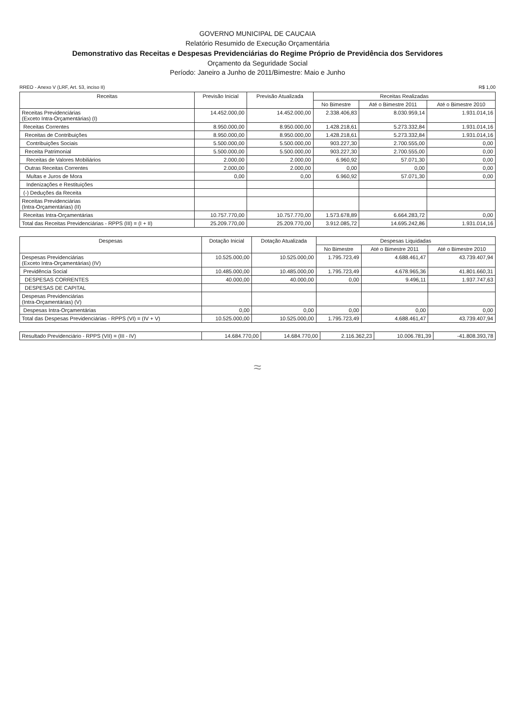GOVERNO MUNICIPAL DE CAUCAIA
Relatório Resumido de Execução Orçamentária
Demonstrativo das Receitas e Despesas Previdenciárias do Regime Próprio de Previdência dos Servidores
Orçamento da Seguridade Social
Período: Janeiro a Junho de 2011/Bimestre: Maio e Junho
RREO - Anexo V (LRF, Art. 53, inciso II) R$ 1,00
| Receitas | Previsão Inicial | Previsão Atualizada | Receitas Realizadas | | |
| --- | --- | --- | --- | --- | --- |
| | | | No Bimestre | Até o Bimestre 2011 | Até o Bimestre 2010 |
| Receitas Previdenciárias (Exceto Intra-Orçamentárias) (I) | 14.452.000,00 | 14.452.000,00 | 2.338.406,83 | 8.030.959,14 | 1.931.014,16 |
| Receitas Correntes | 8.950.000,00 | 8.950.000,00 | 1.428.218,61 | 5.273.332,84 | 1.931.014,16 |
| Receitas de Contribuições | 8.950.000,00 | 8.950.000,00 | 1.428.218,61 | 5.273.332,84 | 1.931.014,16 |
| Contribuições Sociais | 5.500.000,00 | 5.500.000,00 | 903.227,30 | 2.700.555,00 | 0,00 |
| Receita Patrimonial | 5.500.000,00 | 5.500.000,00 | 903.227,30 | 2.700.555,00 | 0,00 |
| Receitas de Valores Mobiliários | 2.000,00 | 2.000,00 | 6.960,92 | 57.071,30 | 0,00 |
| Outras Receitas Correntes | 2.000,00 | 2.000,00 | 0,00 | 0,00 | 0,00 |
| Multas e Juros de Mora | 0,00 | 0,00 | 6.960,92 | 57.071,30 | 0,00 |
| Indenizações e Restituições | | | | | |
| (-) Deduções da Receita | | | | | |
| Receitas Previdenciárias (Intra-Orçamentárias) (II) | | | | | |
| Receitas Intra-Orçamentárias | 10.757.770,00 | 10.757.770,00 | 1.573.678,89 | 6.664.283,72 | 0,00 |
| Total das Receitas Previdenciárias - RPPS (III) = (I + II) | 25.209.770,00 | 25.209.770,00 | 3.912.085,72 | 14.695.242,86 | 1.931.014,16 |
| Despesas | Dotação Inicial | Dotação Atualizada | Despesas Liquidadas | | |
| --- | --- | --- | --- | --- | --- |
| | | | No Bimestre | Até o Bimestre 2011 | Até o Bimestre 2010 |
| Despesas Previdenciárias (Exceto Intra-Orçamentárias) (IV) | 10.525.000,00 | 10.525.000,00 | 1.795.723,49 | 4.688.461,47 | 43.739.407,94 |
| Previdência Social | 10.485.000,00 | 10.485.000,00 | 1.795.723,49 | 4.678.965,36 | 41.801.660,31 |
| DESPESAS CORRENTES | 40.000,00 | 40.000,00 | 0,00 | 9.496,11 | 1.937.747,63 |
| DESPESAS DE CAPITAL | | | | | |
| Despesas Previdenciárias (Intra-Orçamentárias) (V) | | | | | |
| Despesas Intra-Orçamentárias | 0,00 | 0,00 | 0,00 | 0,00 | 0,00 |
| Total das Despesas Previdenciárias - RPPS (VI) = (IV + V) | 10.525.000,00 | 10.525.000,00 | 1.795.723,49 | 4.688.461,47 | 43.739.407,94 |
| Resultado Previdenciário - RPPS (VII) = (III - IV) | 14.684.770,00 | 14.684.770,00 | 2.116.362,23 | 10.006.781,39 | -41.808.393,78 |
≈